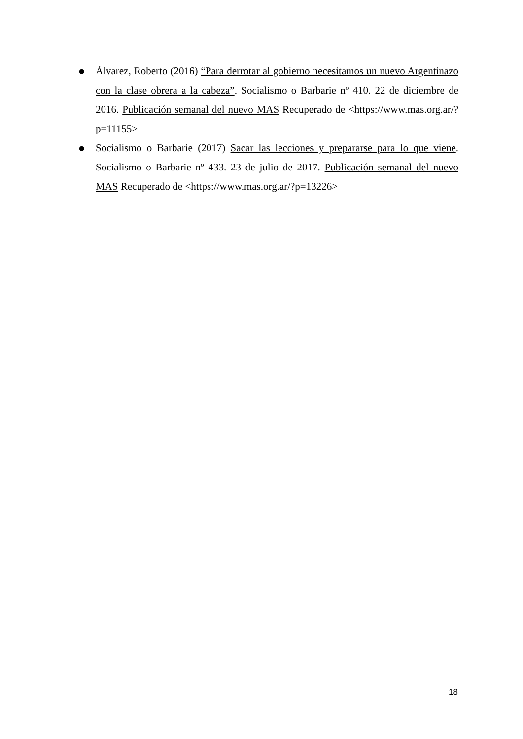● Álvarez, Roberto (2016) “Para derrotar al gobierno necesitamos un nuevo Argentinazo con la clase obrera a la cabeza”. Socialismo o Barbarie nº 410. 22 de diciembre de 2016. Publicación semanal del nuevo MAS Recuperado de <https://www.mas.org.ar/?p=11155>
● Socialismo o Barbarie (2017) Sacar las lecciones y prepararse para lo que viene. Socialismo o Barbarie nº 433. 23 de julio de 2017. Publicación semanal del nuevo MAS Recuperado de <https://www.mas.org.ar/?p=13226>
18